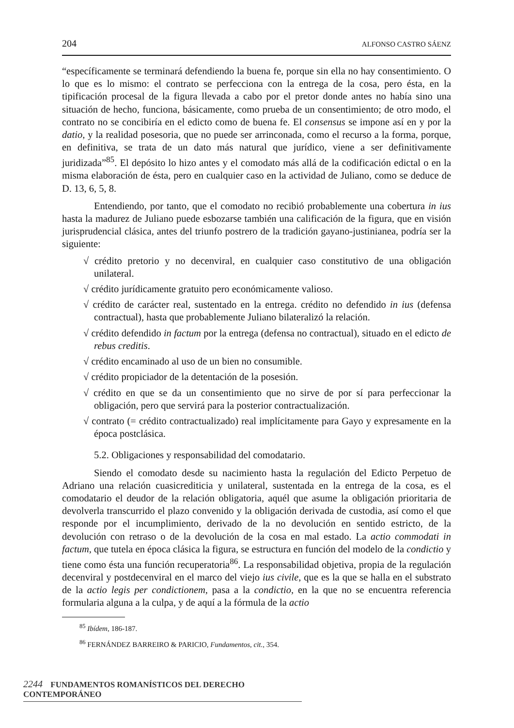204 ALFONSO CASTRO SÁENZ
“específicamente se terminará defendiendo la buena fe, porque sin ella no hay consentimiento. O lo que es lo mismo: el contrato se perfecciona con la entrega de la cosa, pero ésta, en la tipificación procesal de la figura llevada a cabo por el pretor donde antes no había sino una situación de hecho, funciona, básicamente, como prueba de un consentimiento; de otro modo, el contrato no se concibiría en el edicto como de buena fe. El consensus se impone así en y por la datio, y la realidad posesoria, que no puede ser arrinconada, como el recurso a la forma, porque, en definitiva, se trata de un dato más natural que jurídico, viene a ser definitivamente juridizada”<sup>85</sup>. El depósito lo hizo antes y el comodato más allá de la codificación edictal o en la misma elaboración de ésta, pero en cualquier caso en la actividad de Juliano, como se deduce de D. 13, 6, 5, 8.
Entendiendo, por tanto, que el comodato no recibió probablemente una cobertura in ius hasta la madurez de Juliano puede esbozarse también una calificación de la figura, que en visión jurisprudencial clásica, antes del triunfo postrero de la tradición gayano-justinianea, podría ser la siguiente:
√ crédito pretorio y no decenviral, en cualquier caso constitutivo de una obligación unilateral.
√ crédito jurídicamente gratuito pero económicamente valioso.
√ crédito de carácter real, sustentado en la entrega. crédito no defendido in ius (defensa contractual), hasta que probablemente Juliano bilateralizó la relación.
√ crédito defendido in factum por la entrega (defensa no contractual), situado en el edicto de rebus creditis.
√ crédito encaminado al uso de un bien no consumible.
√ crédito propiciador de la detentación de la posesión.
√ crédito en que se da un consentimiento que no sirve de por sí para perfeccionar la obligación, pero que servirá para la posterior contractualización.
√ contrato (= crédito contractualizado) real implícitamente para Gayo y expresamente en la época postclásica.
5.2. Obligaciones y responsabilidad del comodatario.
Siendo el comodato desde su nacimiento hasta la regulación del Edicto Perpetuo de Adriano una relación cuasicrediticia y unilateral, sustentada en la entrega de la cosa, es el comodatario el deudor de la relación obligatoria, aquél que asume la obligación prioritaria de devolverla transcurrido el plazo convenido y la obligación derivada de custodia, así como el que responde por el incumplimiento, derivado de la no devolución en sentido estricto, de la devolución con retraso o de la devolución de la cosa en mal estado. La actio commodati in factum, que tutela en época clásica la figura, se estructura en función del modelo de la condictio y tiene como ésta una función recuperatoria<sup>86</sup>. La responsabilidad objetiva, propia de la regulación decenviral y postdecenviral en el marco del viejo ius civile, que es la que se halla en el substrato de la actio legis per condictionem, pasa a la condictio, en la que no se encuentra referencia formularia alguna a la culpa, y de aquí a la fórmula de la actio
<sup>85</sup> Ibídem, 186-187.
<sup>86</sup> FERNÁNDEZ BARREIRO & PARICIO, Fundamentos, cit., 354.
2244 FUNDAMENTOS ROMANÍSTICOS DEL DERECHO CONTEMPORÁNEO